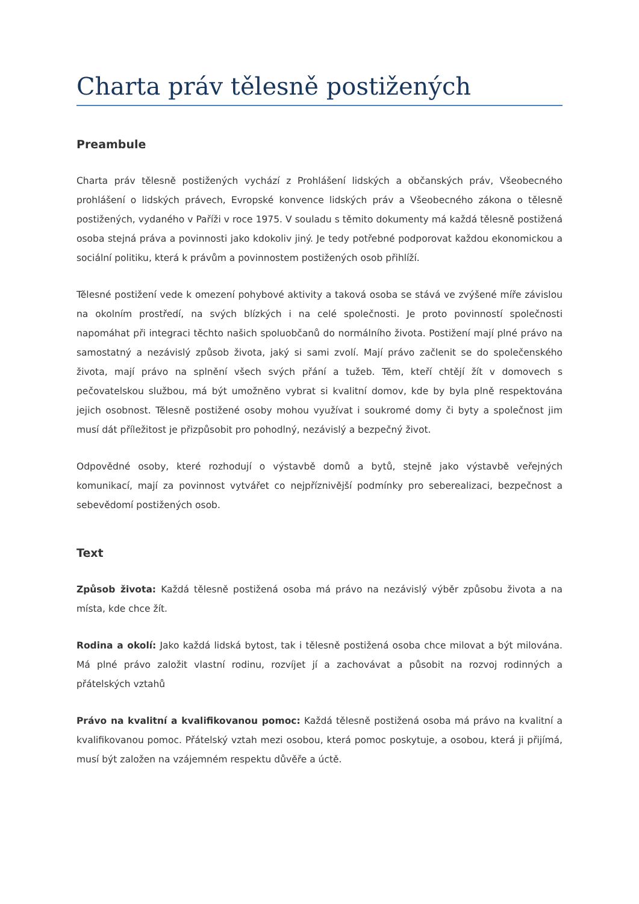Charta práv tělesně postižených
Preambule
Charta práv tělesně postižených vychází z Prohlášení lidských a občanských práv, Všeobecného prohlášení o lidských právech, Evropské konvence lidských práv a Všeobecného zákona o tělesně postižených, vydaného v Paříži v roce 1975. V souladu s těmito dokumenty má každá tělesně postižená osoba stejná práva a povinnosti jako kdokoliv jiný. Je tedy potřebné podporovat každou ekonomickou a sociální politiku, která k právům a povinnostem postižených osob přihlíží.
Tělesné postižení vede k omezení pohybové aktivity a taková osoba se stává ve zvýšené míře závislou na okolním prostředí, na svých blízkých i na celé společnosti. Je proto povinností společnosti napomáhat při integraci těchto našich spoluobčanů do normálního života. Postižení mají plné právo na samostatný a nezávislý způsob života, jaký si sami zvolí. Mají právo začlenit se do společenského života, mají právo na splnění všech svých přání a tužeb. Těm, kteří chtějí žít v domovech s pečovatelskou službou, má být umožněno vybrat si kvalitní domov, kde by byla plně respektována jejich osobnost. Tělesně postižené osoby mohou využívat i soukromé domy či byty a společnost jim musí dát příležitost je přizpůsobit pro pohodlný, nezávislý a bezpečný život.
Odpovědné osoby, které rozhodují o výstavbě domů a bytů, stejně jako výstavbě veřejných komunikací, mají za povinnost vytvářet co nejpříznivější podmínky pro seberealizaci, bezpečnost a sebevědomí postižených osob.
Text
Způsob života: Každá tělesně postižená osoba má právo na nezávislý výběr způsobu života a na místa, kde chce žít.
Rodina a okolí: Jako každá lidská bytost, tak i tělesně postižená osoba chce milovat a být milována. Má plné právo založit vlastní rodinu, rozvíjet jí a zachovávat a působit na rozvoj rodinných a přátelských vztahů
Právo na kvalitní a kvalifikovanou pomoc: Každá tělesně postižená osoba má právo na kvalitní a kvalifikovanou pomoc. Přátelský vztah mezi osobou, která pomoc poskytuje, a osobou, která ji přijímá, musí být založen na vzájemném respektu důvěře a úctě.